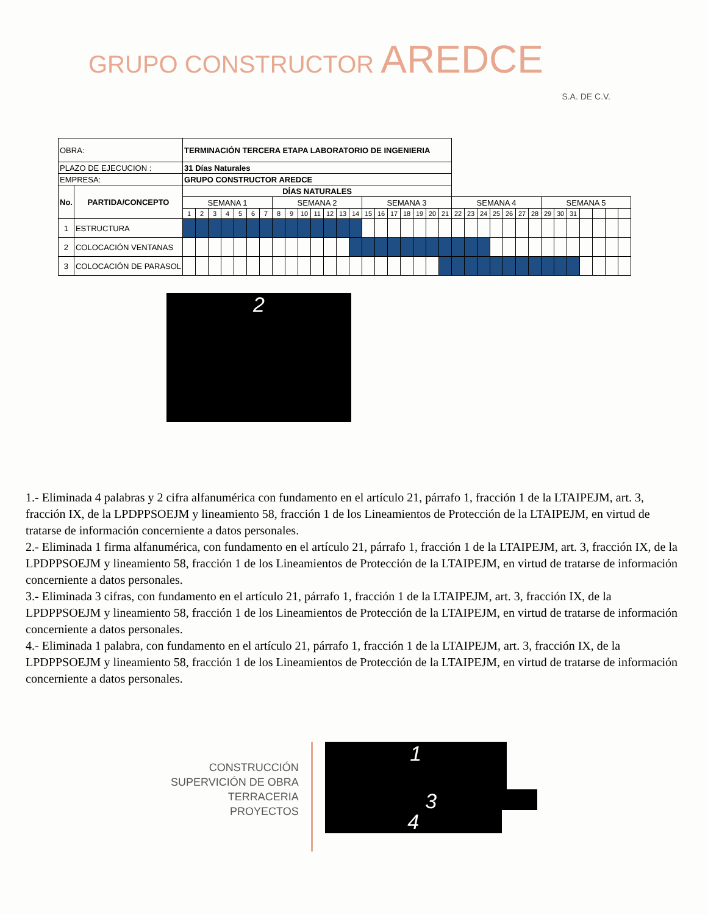GRUPO CONSTRUCTOR AREDCE
S.A. DE C.V.
| OBRA: | | TERMINACIÓN TERCERA ETAPA LABORATORIO DE INGENIERIA | | | | | | | | | | | | | | | | | | | | | | | | | | | | | | | | | | |
| PLAZO DE EJECUCION : | | 31 Días Naturales | | | | | | | | | | | | | | | | | | | | | | | | | | | | | | | | | | |
| EMPRESA: | | GRUPO CONSTRUCTOR AREDCE | | | | | | | | | | | | | | | | | | | | | | | | | | | | | | | | | | |
| No. | PARTIDA/CONCEPTO | DÍAS NATURALES | | | | | | | | | | | | | | | | | | | | | | | | | | | | | | | | | | |
| | | SEMANA 1 | | | | | | | SEMANA 2 | | | | | | | SEMANA 3 | | | | | | | SEMANA 4 | | | | | | | SEMANA 5 | | | | | | |
| | | 1 | 2 | 3 | 4 | 5 | 6 | 7 | 8 | 9 | 10 | 11 | 12 | 13 | 14 | 15 | 16 | 17 | 18 | 19 | 20 | 21 | 22 | 23 | 24 | 25 | 26 | 27 | 28 | 29 | 30 | 31 | | | | |
| 1 | ESTRUCTURA | | | | | | | | | | | | | | | | | | | | | | | | | | | | | | | | | | | |
| 2 | COLOCACIÓN VENTANAS | | | | | | | | | | | | | | | | | | | | | | | | | | | | | | | | | | | |
| 3 | COLOCACIÓN DE PARASOL | | | | | | | | | | | | | | | | | | | | | | | | | | | | | | | | | | | |
2
1.- Eliminada 4 palabras y 2 cifra alfanumérica con fundamento en el artículo 21, párrafo 1, fracción 1 de la LTAIPEJM, art. 3, fracción IX, de la LPDPPSOEJM y lineamiento 58, fracción 1 de los Lineamientos de Protección de la LTAIPEJM, en virtud de tratarse de información concerniente a datos personales.
2.- Eliminada 1 firma alfanumérica, con fundamento en el artículo 21, párrafo 1, fracción 1 de la LTAIPEJM, art. 3, fracción IX, de la LPDPPSOEJM y lineamiento 58, fracción 1 de los Lineamientos de Protección de la LTAIPEJM, en virtud de tratarse de información concerniente a datos personales.
3.- Eliminada 3 cifras, con fundamento en el artículo 21, párrafo 1, fracción 1 de la LTAIPEJM, art. 3, fracción IX, de la LPDPPSOEJM y lineamiento 58, fracción 1 de los Lineamientos de Protección de la LTAIPEJM, en virtud de tratarse de información concerniente a datos personales.
4.- Eliminada 1 palabra, con fundamento en el artículo 21, párrafo 1, fracción 1 de la LTAIPEJM, art. 3, fracción IX, de la LPDPPSOEJM y lineamiento 58, fracción 1 de los Lineamientos de Protección de la LTAIPEJM, en virtud de tratarse de información concerniente a datos personales.
CONSTRUCCIÓN
SUPERVICIÓN DE OBRA
TERRACERIA
PROYECTOS
1
3
4